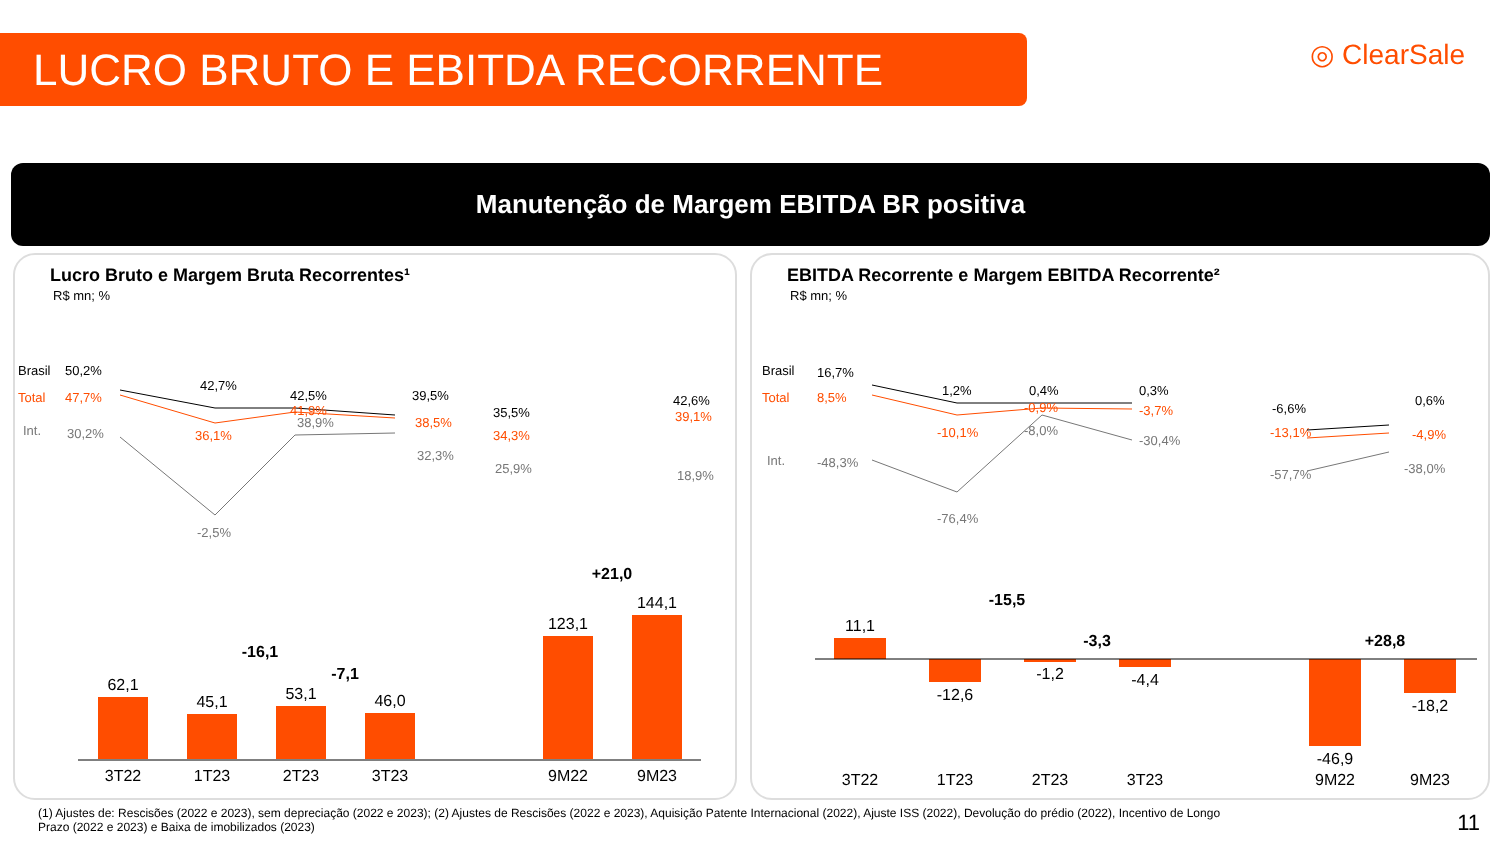LUCRO BRUTO E EBITDA RECORRENTE ◎ ClearSale
Manutenção de Margem EBITDA BR positiva
Lucro Bruto e Margem Bruta Recorrentes¹
R$ mn; %
Brasil
50,2%
42,7%
42,5%
39,5%
35,5%
42,6%
Total
47,7%
36,1%
41,9%
38,5%
34,3%
39,1%
Int.
30,2%
-2,5%
38,9%
32,3%
25,9%
18,9%
62,1
45,1
53,1
46,0
123,1
144,1
3T22
1T23
2T23
3T23
9M22
9M23
-16,1
-7,1
+21,0
EBITDA Recorrente e Margem EBITDA Recorrente²
R$ mn; %
Brasil
16,7%
1,2%
0,4%
0,3%
-6,6%
0,6%
Total
8,5%
-10,1%
-0,9%
-3,7%
-13,1%
-4,9%
Int.
-48,3%
-76,4%
-8,0%
-30,4%
-57,7%
-38,0%
11,1
-12,6
-1,2
-4,4
-46,9
-18,2
3T22
1T23
2T23
3T23
9M22
9M23
-15,5
-3,3
+28,8
(1) Ajustes de: Rescisões (2022 e 2023), sem depreciação (2022 e 2023); (2) Ajustes de Rescisões (2022 e 2023), Aquisição Patente Internacional (2022), Ajuste ISS (2022), Devolução do prédio (2022), Incentivo de Longo Prazo (2022 e 2023) e Baixa de imobilizados (2023)
11